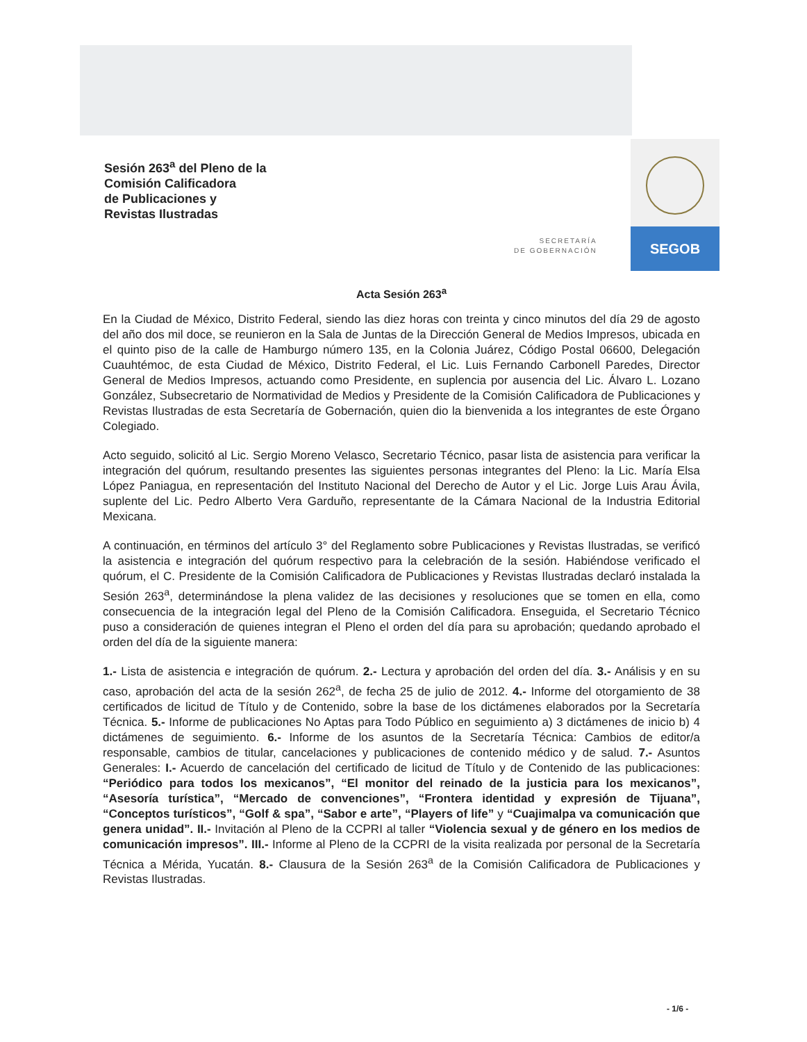Sesión 263<sup>a</sup> del Pleno de la
Comisión Calificadora
de Publicaciones y
Revistas Ilustradas
SEGOB
SECRETARÍA
DE GOBERNACIÓN
Acta Sesión 263<sup>a</sup>
En la Ciudad de México, Distrito Federal, siendo las diez horas con treinta y cinco minutos del día 29 de agosto del año dos mil doce, se reunieron en la Sala de Juntas de la Dirección General de Medios Impresos, ubicada en el quinto piso de la calle de Hamburgo número 135, en la Colonia Juárez, Código Postal 06600, Delegación Cuauhtémoc, de esta Ciudad de México, Distrito Federal, el Lic. Luis Fernando Carbonell Paredes, Director General de Medios Impresos, actuando como Presidente, en suplencia por ausencia del Lic. Álvaro L. Lozano González, Subsecretario de Normatividad de Medios y Presidente de la Comisión Calificadora de Publicaciones y Revistas Ilustradas de esta Secretaría de Gobernación, quien dio la bienvenida a los integrantes de este Órgano Colegiado.
Acto seguido, solicitó al Lic. Sergio Moreno Velasco, Secretario Técnico, pasar lista de asistencia para verificar la integración del quórum, resultando presentes las siguientes personas integrantes del Pleno: la Lic. María Elsa López Paniagua, en representación del Instituto Nacional del Derecho de Autor y el Lic. Jorge Luis Arau Ávila, suplente del Lic. Pedro Alberto Vera Garduño, representante de la Cámara Nacional de la Industria Editorial Mexicana.
A continuación, en términos del artículo 3° del Reglamento sobre Publicaciones y Revistas Ilustradas, se verificó la asistencia e integración del quórum respectivo para la celebración de la sesión. Habiéndose verificado el quórum, el C. Presidente de la Comisión Calificadora de Publicaciones y Revistas Ilustradas declaró instalada la Sesión 263<sup>a</sup>, determinándose la plena validez de las decisiones y resoluciones que se tomen en ella, como consecuencia de la integración legal del Pleno de la Comisión Calificadora. Enseguida, el Secretario Técnico puso a consideración de quienes integran el Pleno el orden del día para su aprobación; quedando aprobado el orden del día de la siguiente manera:
1.- Lista de asistencia e integración de quórum. 2.- Lectura y aprobación del orden del día. 3.- Análisis y en su caso, aprobación del acta de la sesión 262<sup>a</sup>, de fecha 25 de julio de 2012. 4.- Informe del otorgamiento de 38 certificados de licitud de Título y de Contenido, sobre la base de los dictámenes elaborados por la Secretaría Técnica. 5.- Informe de publicaciones No Aptas para Todo Público en seguimiento a) 3 dictámenes de inicio b) 4 dictámenes de seguimiento. 6.- Informe de los asuntos de la Secretaría Técnica: Cambios de editor/a responsable, cambios de titular, cancelaciones y publicaciones de contenido médico y de salud. 7.- Asuntos Generales: I.- Acuerdo de cancelación del certificado de licitud de Título y de Contenido de las publicaciones: “Periódico para todos los mexicanos”, “El monitor del reinado de la justicia para los mexicanos”, “Asesoría turística”, “Mercado de convenciones”, “Frontera identidad y expresión de Tijuana”, “Conceptos turísticos”, “Golf & spa”, “Sabor e arte”, “Players of life” y “Cuajimalpa va comunicación que genera unidad”. II.- Invitación al Pleno de la CCPRI al taller “Violencia sexual y de género en los medios de comunicación impresos”. III.- Informe al Pleno de la CCPRI de la visita realizada por personal de la Secretaría Técnica a Mérida, Yucatán. 8.- Clausura de la Sesión 263<sup>a</sup> de la Comisión Calificadora de Publicaciones y Revistas Ilustradas.
- 1/6 -